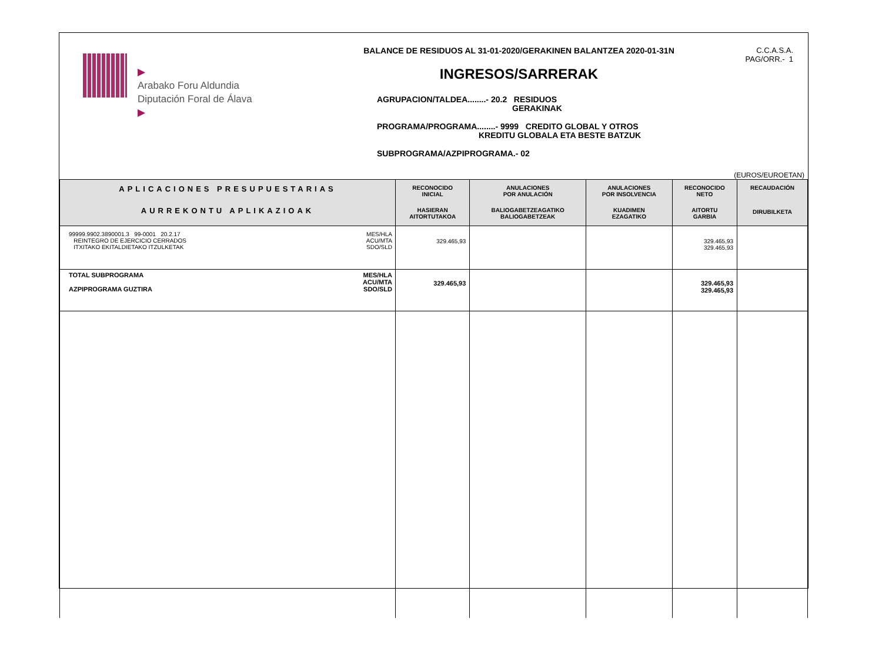▶
Arabako Foru Aldundia
Diputación Foral de Álava
▶
BALANCE DE RESIDUOS AL 31-01-2020/GERAKINEN BALANTZEA 2020-01-31N
INGRESOS/SARRERAK
AGRUPACION/TALDEA........- 20.2 RESIDUOS
GERAKINAK
PROGRAMA/PROGRAMA........- 9999 CREDITO GLOBAL Y OTROS
KREDITU GLOBALA ETA BESTE BATZUK
SUBPROGRAMA/AZPIPROGRAMA.- 02
C.C.A.S.A.
PAG/ORR.- 1
(EUROS/EUROETAN)
| APLICACIONES PRESUPUESTARIAS AURREKONTU APLIKAZIOAK | RECONOCIDO INICIAL HASIERAN AITORTUTAKOA | ANULACIONES POR ANULACIÓN BALIOGABETZEAGATIKO BALIOGABETZEAK | ANULACIONES POR INSOLVENCIA KUADIMEN EZAGATIKO | RECONOCIDO NETO AITORTU GARBIA | RECAUDACIÓN DIRUBILKETA |
| --- | --- | --- | --- | --- | --- |
| 99999.9902.3890001.3 99-0001 20.2.17 REINTEGRO DE EJERCICIO CERRADOS ITXITAKO EKITALDIETAKO ITZULKETAK MES/HLA ACU/MTA SDO/SLD | 329.465,93 | | | 329.465,93 329.465,93 | |
| TOTAL SUBPROGRAMA AZPIPROGRAMA GUZTIRA MES/HLA ACU/MTA SDO/SLD | 329.465,93 | | | 329.465,93 329.465,93 | |